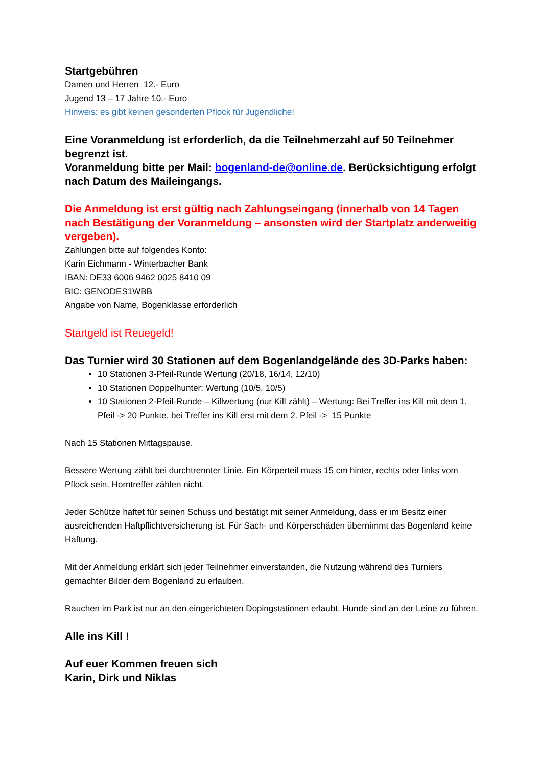Startgebühren
Damen und Herren 12.- Euro
Jugend 13 – 17 Jahre 10.- Euro
Hinweis: es gibt keinen gesonderten Pflock für Jugendliche!
Eine Voranmeldung ist erforderlich, da die Teilnehmerzahl auf 50 Teilnehmer begrenzt ist.
Voranmeldung bitte per Mail: bogenland-de@online.de. Berücksichtigung erfolgt nach Datum des Maileingangs.
Die Anmeldung ist erst gültig nach Zahlungseingang (innerhalb von 14 Tagen nach Bestätigung der Voranmeldung – ansonsten wird der Startplatz anderweitig vergeben).
Zahlungen bitte auf folgendes Konto:
Karin Eichmann - Winterbacher Bank
IBAN: DE33 6006 9462 0025 8410 09
BIC: GENODES1WBB
Angabe von Name, Bogenklasse erforderlich
Startgeld ist Reuegeld!
Das Turnier wird 30 Stationen auf dem Bogenlandgelände des 3D-Parks haben:
10 Stationen 3-Pfeil-Runde Wertung (20/18, 16/14, 12/10)
10 Stationen Doppelhunter: Wertung (10/5, 10/5)
10 Stationen 2-Pfeil-Runde – Killwertung (nur Kill zählt) – Wertung: Bei Treffer ins Kill mit dem 1. Pfeil -> 20 Punkte, bei Treffer ins Kill erst mit dem 2. Pfeil -> 15 Punkte
Nach 15 Stationen Mittagspause.
Bessere Wertung zählt bei durchtrennter Linie. Ein Körperteil muss 15 cm hinter, rechts oder links vom Pflock sein. Horntreffer zählen nicht.
Jeder Schütze haftet für seinen Schuss und bestätigt mit seiner Anmeldung, dass er im Besitz einer ausreichenden Haftpflichtversicherung ist. Für Sach- und Körperschäden übernimmt das Bogenland keine Haftung.
Mit der Anmeldung erklärt sich jeder Teilnehmer einverstanden, die Nutzung während des Turniers gemachter Bilder dem Bogenland zu erlauben.
Rauchen im Park ist nur an den eingerichteten Dopingstationen erlaubt. Hunde sind an der Leine zu führen.
Alle ins Kill !
Auf euer Kommen freuen sich
Karin, Dirk und Niklas